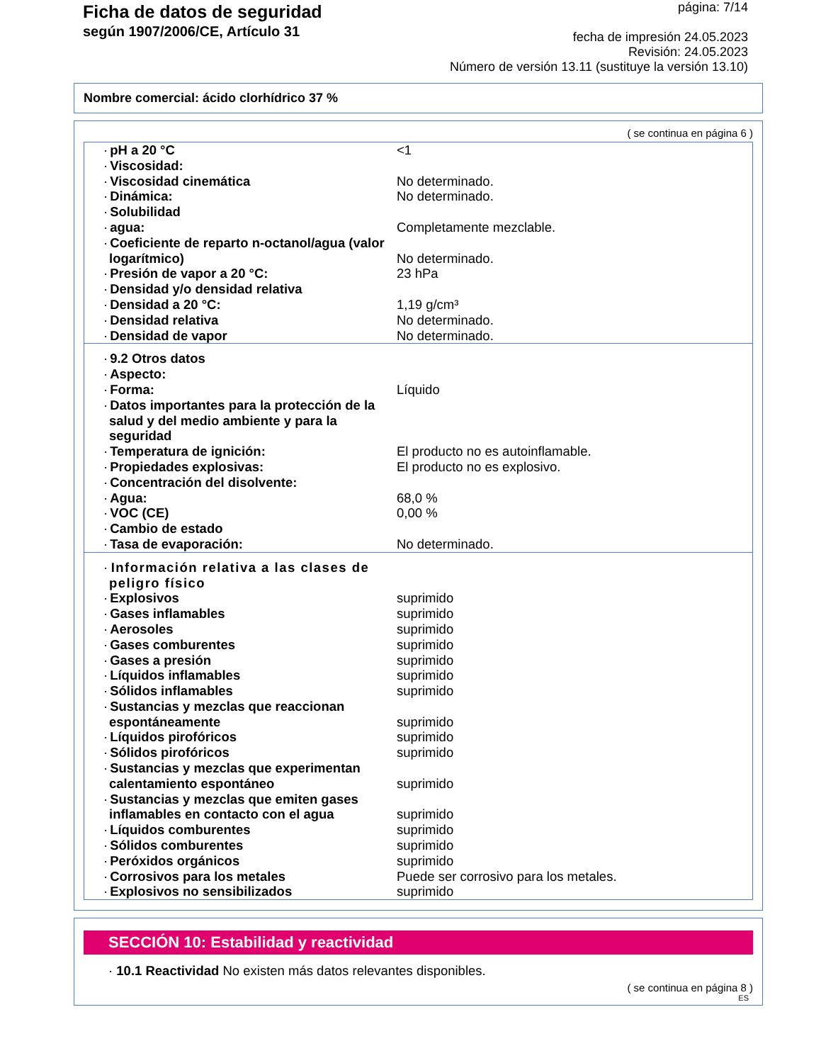Ficha de datos de seguridad
según 1907/2006/CE, Artículo 31
página: 7/14
fecha de impresión 24.05.2023
Revisión: 24.05.2023
Número de versión 13.11 (sustituye la versión 13.10)
Nombre comercial: ácido clorhídrico 37 %
( se continua en página 6 )
| · pH a 20 °C | <1 |
| · Viscosidad: | |
| · Viscosidad cinemática | No determinado. |
| · Dinámica: | No determinado. |
| · Solubilidad | |
| · agua: | Completamente mezclable. |
| · Coeficiente de reparto n-octanol/agua (valor logarítmico) | No determinado. |
| · Presión de vapor a 20 °C: | 23 hPa |
| · Densidad y/o densidad relativa | |
| · Densidad a 20 °C: | 1,19 g/cm³ |
| · Densidad relativa | No determinado. |
| · Densidad de vapor | No determinado. |
| · 9.2 Otros datos | |
| · Aspecto: | |
| · Forma: | Líquido |
| · Datos importantes para la protección de la salud y del medio ambiente y para la seguridad | |
| · Temperatura de ignición: | El producto no es autoinflamable. |
| · Propiedades explosivas: | El producto no es explosivo. |
| · Concentración del disolvente: | |
| · Agua: | 68,0 % |
| · VOC (CE) | 0,00 % |
| · Cambio de estado | |
| · Tasa de evaporación: | No determinado. |
| · Información relativa a las clases de peligro físico | |
| · Explosivos | suprimido |
| · Gases inflamables | suprimido |
| · Aerosoles | suprimido |
| · Gases comburentes | suprimido |
| · Gases a presión | suprimido |
| · Líquidos inflamables | suprimido |
| · Sólidos inflamables | suprimido |
| · Sustancias y mezclas que reaccionan espontáneamente | suprimido |
| · Líquidos pirofóricos | suprimido |
| · Sólidos pirofóricos | suprimido |
| · Sustancias y mezclas que experimentan calentamiento espontáneo | suprimido |
| · Sustancias y mezclas que emiten gases inflamables en contacto con el agua | suprimido |
| · Líquidos comburentes | suprimido |
| · Sólidos comburentes | suprimido |
| · Peróxidos orgánicos | suprimido |
| · Corrosivos para los metales | Puede ser corrosivo para los metales. |
| · Explosivos no sensibilizados | suprimido |
SECCIÓN 10: Estabilidad y reactividad
· 10.1 Reactividad No existen más datos relevantes disponibles.
( se continua en página 8 )
ES